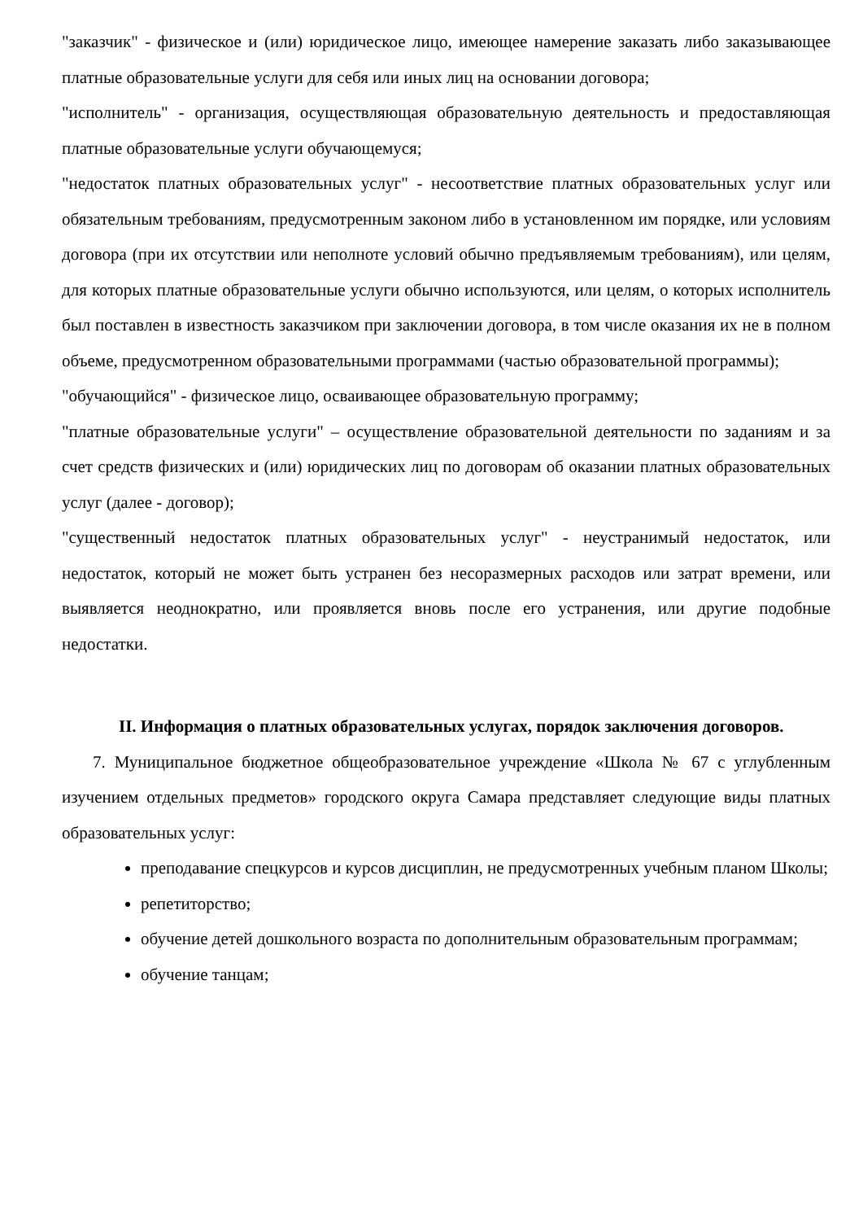"заказчик" - физическое и (или) юридическое лицо, имеющее намерение заказать либо заказывающее платные образовательные услуги для себя или иных лиц на основании договора;
"исполнитель" - организация, осуществляющая образовательную деятельность и предоставляющая платные образовательные услуги обучающемуся;
"недостаток платных образовательных услуг" - несоответствие платных образовательных услуг или обязательным требованиям, предусмотренным законом либо в установленном им порядке, или условиям договора (при их отсутствии или неполноте условий обычно предъявляемым требованиям), или целям, для которых платные образовательные услуги обычно используются, или целям, о которых исполнитель был поставлен в известность заказчиком при заключении договора, в том числе оказания их не в полном объеме, предусмотренном образовательными программами (частью образовательной программы);
"обучающийся" - физическое лицо, осваивающее образовательную программу;
"платные образовательные услуги" – осуществление образовательной деятельности по заданиям и за счет средств физических и (или) юридических лиц по договорам об оказании платных образовательных услуг (далее - договор);
"существенный недостаток платных образовательных услуг" - неустранимый недостаток, или недостаток, который не может быть устранен без несоразмерных расходов или затрат времени, или выявляется неоднократно, или проявляется вновь после его устранения, или другие подобные недостатки.
II. Информация о платных образовательных услугах, порядок заключения договоров.
7. Муниципальное бюджетное общеобразовательное учреждение «Школа № 67 с углубленным изучением отдельных предметов» городского округа Самара представляет следующие виды платных образовательных услуг:
преподавание спецкурсов и курсов дисциплин, не предусмотренных учебным планом Школы;
репетиторство;
обучение детей дошкольного возраста по дополнительным образовательным программам;
обучение танцам;